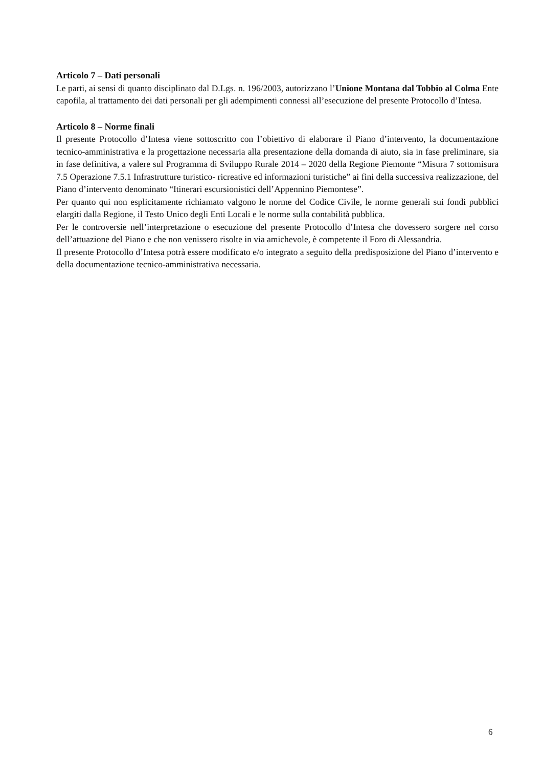Articolo 7 – Dati personali
Le parti, ai sensi di quanto disciplinato dal D.Lgs. n. 196/2003, autorizzano l’Unione Montana dal Tobbio al Colma Ente capofila, al trattamento dei dati personali per gli adempimenti connessi all’esecuzione del presente Protocollo d’Intesa.
Articolo 8 – Norme finali
Il presente Protocollo d’Intesa viene sottoscritto con l’obiettivo di elaborare il Piano d’intervento, la documentazione tecnico-amministrativa e la progettazione necessaria alla presentazione della domanda di aiuto, sia in fase preliminare, sia in fase definitiva, a valere sul Programma di Sviluppo Rurale 2014 – 2020 della Regione Piemonte “Misura 7 sottomisura 7.5 Operazione 7.5.1 Infrastrutture turistico- ricreative ed informazioni turistiche” ai fini della successiva realizzazione, del Piano d’intervento denominato “Itinerari escursionistici dell’Appennino Piemontese”.
Per quanto qui non esplicitamente richiamato valgono le norme del Codice Civile, le norme generali sui fondi pubblici elargiti dalla Regione, il Testo Unico degli Enti Locali e le norme sulla contabilità pubblica.
Per le controversie nell’interpretazione o esecuzione del presente Protocollo d’Intesa che dovessero sorgere nel corso dell’attuazione del Piano e che non venissero risolte in via amichevole, è competente il Foro di Alessandria.
Il presente Protocollo d’Intesa potrà essere modificato e/o integrato a seguito della predisposizione del Piano d’intervento e della documentazione tecnico-amministrativa necessaria.
6